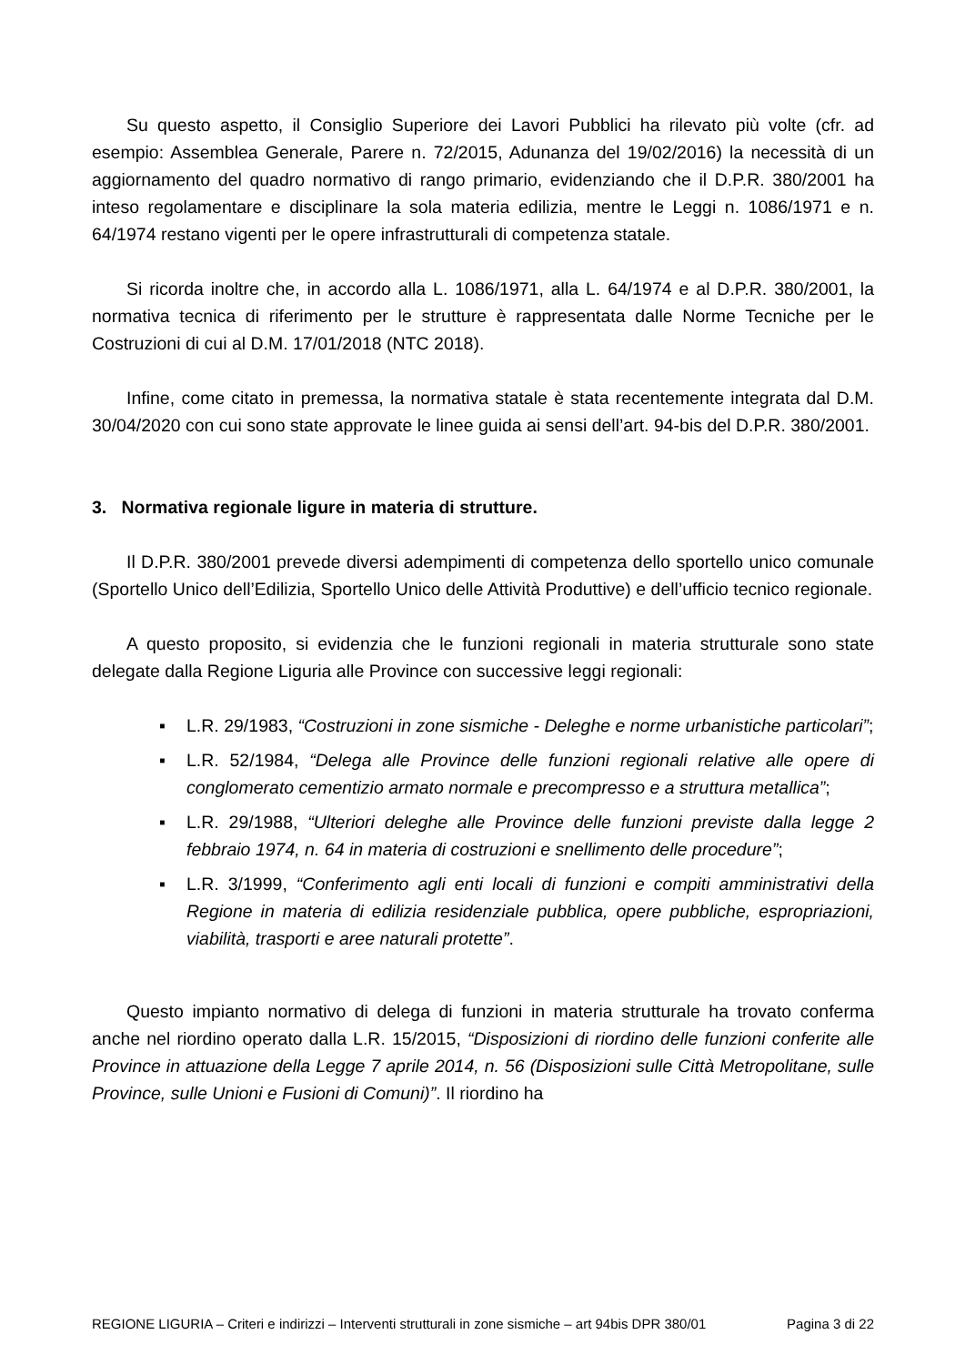Su questo aspetto, il Consiglio Superiore dei Lavori Pubblici ha rilevato più volte (cfr. ad esempio: Assemblea Generale, Parere n. 72/2015, Adunanza del 19/02/2016) la necessità di un aggiornamento del quadro normativo di rango primario, evidenziando che il D.P.R. 380/2001 ha inteso regolamentare e disciplinare la sola materia edilizia, mentre le Leggi n. 1086/1971 e n. 64/1974 restano vigenti per le opere infrastrutturali di competenza statale.
Si ricorda inoltre che, in accordo alla L. 1086/1971, alla L. 64/1974 e al D.P.R. 380/2001, la normativa tecnica di riferimento per le strutture è rappresentata dalle Norme Tecniche per le Costruzioni di cui al D.M. 17/01/2018 (NTC 2018).
Infine, come citato in premessa, la normativa statale è stata recentemente integrata dal D.M. 30/04/2020 con cui sono state approvate le linee guida ai sensi dell’art. 94-bis del D.P.R. 380/2001.
3. Normativa regionale ligure in materia di strutture.
Il D.P.R. 380/2001 prevede diversi adempimenti di competenza dello sportello unico comunale (Sportello Unico dell’Edilizia, Sportello Unico delle Attività Produttive) e dell’ufficio tecnico regionale.
A questo proposito, si evidenzia che le funzioni regionali in materia strutturale sono state delegate dalla Regione Liguria alle Province con successive leggi regionali:
▪ L.R. 29/1983, “Costruzioni in zone sismiche - Deleghe e norme urbanistiche particolari”;
▪ L.R. 52/1984, “Delega alle Province delle funzioni regionali relative alle opere di conglomerato cementizio armato normale e precompresso e a struttura metallica”;
▪ L.R. 29/1988, “Ulteriori deleghe alle Province delle funzioni previste dalla legge 2 febbraio 1974, n. 64 in materia di costruzioni e snellimento delle procedure”;
▪ L.R. 3/1999, “Conferimento agli enti locali di funzioni e compiti amministrativi della Regione in materia di edilizia residenziale pubblica, opere pubbliche, espropriazioni, viabilità, trasporti e aree naturali protette”.
Questo impianto normativo di delega di funzioni in materia strutturale ha trovato conferma anche nel riordino operato dalla L.R. 15/2015, “Disposizioni di riordino delle funzioni conferite alle Province in attuazione della Legge 7 aprile 2014, n. 56 (Disposizioni sulle Città Metropolitane, sulle Province, sulle Unioni e Fusioni di Comuni)”. Il riordino ha
REGIONE LIGURIA – Criteri e indirizzi – Interventi strutturali in zone sismiche – art 94bis DPR 380/01 Pagina 3 di 22